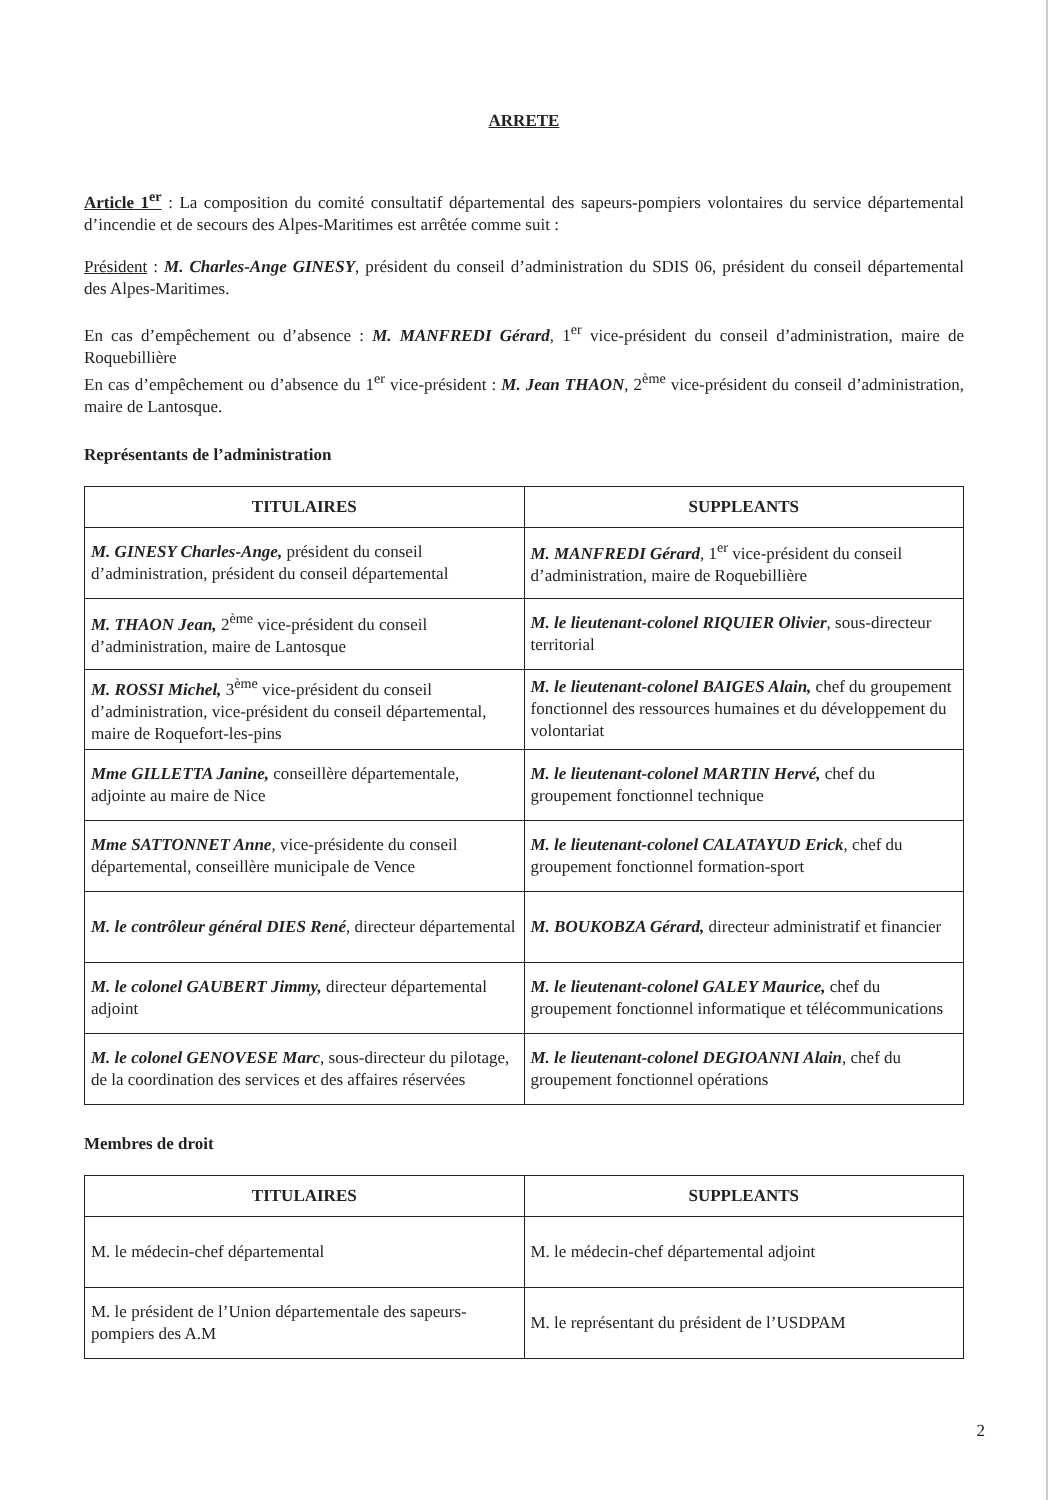ARRETE
Article 1<sup>er</sup> : La composition du comité consultatif départemental des sapeurs-pompiers volontaires du service départemental d’incendie et de secours des Alpes-Maritimes est arrêtée comme suit :
Président : M. Charles-Ange GINESY, président du conseil d’administration du SDIS 06, président du conseil départemental des Alpes-Maritimes.
En cas d’empêchement ou d’absence : M. MANFREDI Gérard, 1<sup>er</sup> vice-président du conseil d’administration, maire de Roquebillière
En cas d’empêchement ou d’absence du 1<sup>er</sup> vice-président : M. Jean THAON, 2<sup>ème</sup> vice-président du conseil d’administration, maire de Lantosque.
Représentants de l’administration
| TITULAIRES | SUPPLEANTS |
| --- | --- |
| M. GINESY Charles-Ange, président du conseil d’administration, président du conseil départemental | M. MANFREDI Gérard , 1<sup>er</sup> vice-président du conseil d’administration, maire de Roquebillière |
| M. THAON Jean, 2<sup>ème</sup> vice-président du conseil d’administration, maire de Lantosque | M. le lieutenant-colonel RIQUIER Olivier , sous-directeur territorial |
| M. ROSSI Michel, 3<sup>ème</sup> vice-président du conseil d’administration, vice-président du conseil départemental, maire de Roquefort-les-pins | M. le lieutenant-colonel BAIGES Alain, chef du groupement fonctionnel des ressources humaines et du développement du volontariat |
| Mme GILLETTA Janine, conseillère départementale, adjointe au maire de Nice | M. le lieutenant-colonel MARTIN Hervé, chef du groupement fonctionnel technique |
| Mme SATTONNET Anne , vice-présidente du conseil départemental, conseillère municipale de Vence | M. le lieutenant-colonel CALATAYUD Erick , chef du groupement fonctionnel formation-sport |
| M. le contrôleur général DIES René , directeur départemental | M. BOUKOBZA Gérard, directeur administratif et financier |
| M. le colonel GAUBERT Jimmy, directeur départemental adjoint | M. le lieutenant-colonel GALEY Maurice, chef du groupement fonctionnel informatique et télécommunications |
| M. le colonel GENOVESE Marc , sous-directeur du pilotage, de la coordination des services et des affaires réservées | M. le lieutenant-colonel DEGIOANNI Alain , chef du groupement fonctionnel opérations |
Membres de droit
| TITULAIRES | SUPPLEANTS |
| --- | --- |
| M. le médecin-chef départemental | M. le médecin-chef départemental adjoint |
| M. le président de l’Union départementale des sapeurs-pompiers des A.M | M. le représentant du président de l’USDPAM |
2